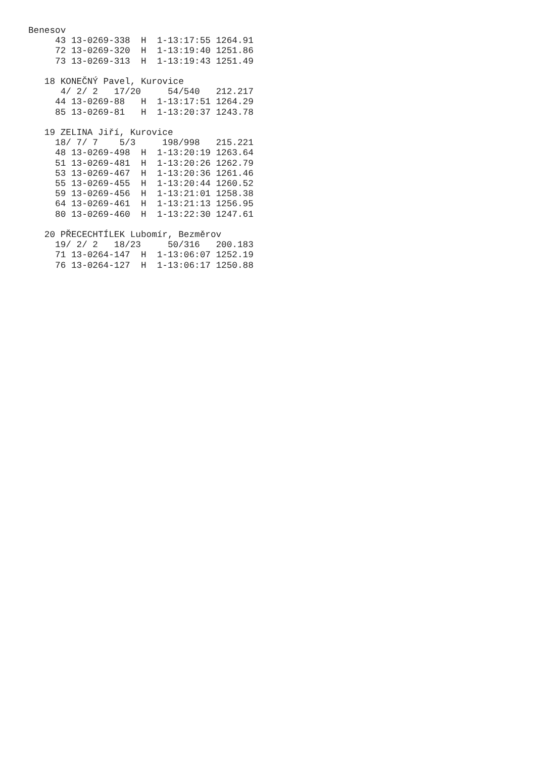Benesov
     43 13-0269-338  H  1-13:17:55 1264.91
     72 13-0269-320  H  1-13:19:40 1251.86
     73 13-0269-313  H  1-13:19:43 1251.49

   18 KONEČNÝ Pavel, Kurovice
      4/ 2/ 2   17/20     54/540   212.217
     44 13-0269-88   H  1-13:17:51 1264.29
     85 13-0269-81   H  1-13:20:37 1243.78

   19 ZELINA Jiří, Kurovice
     18/ 7/ 7    5/3     198/998   215.221
     48 13-0269-498  H  1-13:20:19 1263.64
     51 13-0269-481  H  1-13:20:26 1262.79
     53 13-0269-467  H  1-13:20:36 1261.46
     55 13-0269-455  H  1-13:20:44 1260.52
     59 13-0269-456  H  1-13:21:01 1258.38
     64 13-0269-461  H  1-13:21:13 1256.95
     80 13-0269-460  H  1-13:22:30 1247.61

   20 PŘECECHTÍLEK Lubomír, Bezměrov
     19/ 2/ 2   18/23     50/316   200.183
     71 13-0264-147  H  1-13:06:07 1252.19
     76 13-0264-127  H  1-13:06:17 1250.88